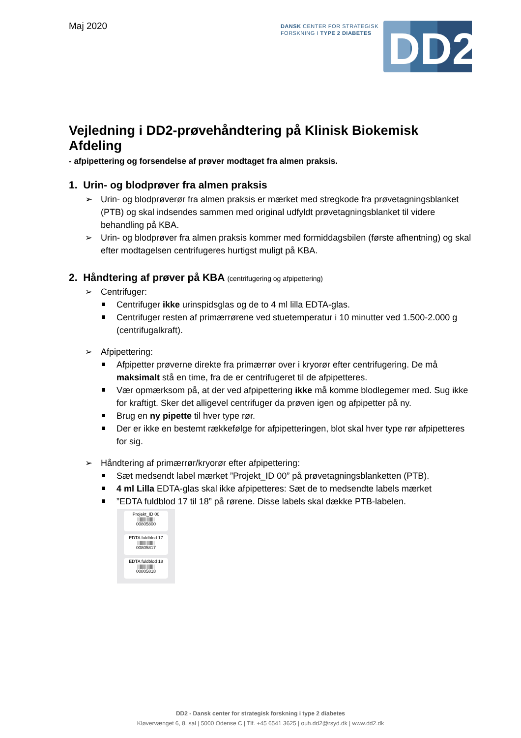Maj 2020
DANSK CENTER FOR STRATEGISK
FORSKNING I TYPE 2 DIABETES
DD2
Vejledning i DD2-prøvehåndtering på Klinisk Biokemisk Afdeling
- afpipettering og forsendelse af prøver modtaget fra almen praksis.
1. Urin- og blodprøver fra almen praksis
➢ Urin- og blodprøverør fra almen praksis er mærket med stregkode fra prøvetagningsblanket (PTB) og skal indsendes sammen med original udfyldt prøvetagningsblanket til videre behandling på KBA.
➢ Urin- og blodprøver fra almen praksis kommer med formiddagsbilen (første afhentning) og skal efter modtagelsen centrifugeres hurtigst muligt på KBA.
2. Håndtering af prøver på KBA (centrifugering og afpipettering)
➢ Centrifuger:
Centrifuger ikke urinspidsglas og de to 4 ml lilla EDTA-glas.
Centrifuger resten af primærrørene ved stuetemperatur i 10 minutter ved 1.500-2.000 g (centrifugalkraft).
➢ Afpipettering:
Afpipetter prøverne direkte fra primærrør over i kryorør efter centrifugering. De må maksimalt stå en time, fra de er centrifugeret til de afpipetteres.
Vær opmærksom på, at der ved afpipettering ikke må komme blodlegemer med. Sug ikke for kraftigt. Sker det alligevel centrifuger da prøven igen og afpipetter på ny.
Brug en ny pipette til hver type rør.
Der er ikke en bestemt rækkefølge for afpipetteringen, blot skal hver type rør afpipetteres for sig.
➢ Håndtering af primærrør/kryorør efter afpipettering:
Sæt medsendt label mærket ”Projekt_ID 00” på prøvetagningsblanketten (PTB).
4 ml Lilla EDTA-glas skal ikke afpipetteres: Sæt de to medsendte labels mærket
”EDTA fuldblod 17 til 18” på rørene. Disse labels skal dække PTB-labelen.
Projekt_ID 00
|||||||||||||||
00805800
EDTA fuldblod 17
|||||||||||||||
00805817
EDTA fuldblod 18
|||||||||||||||
00805818
DD2 - Dansk center for strategisk forskning i type 2 diabetes
Kløvervænget 6, 8. sal | 5000 Odense C | Tlf. +45 6541 3625 | ouh.dd2@rsyd.dk | www.dd2.dk